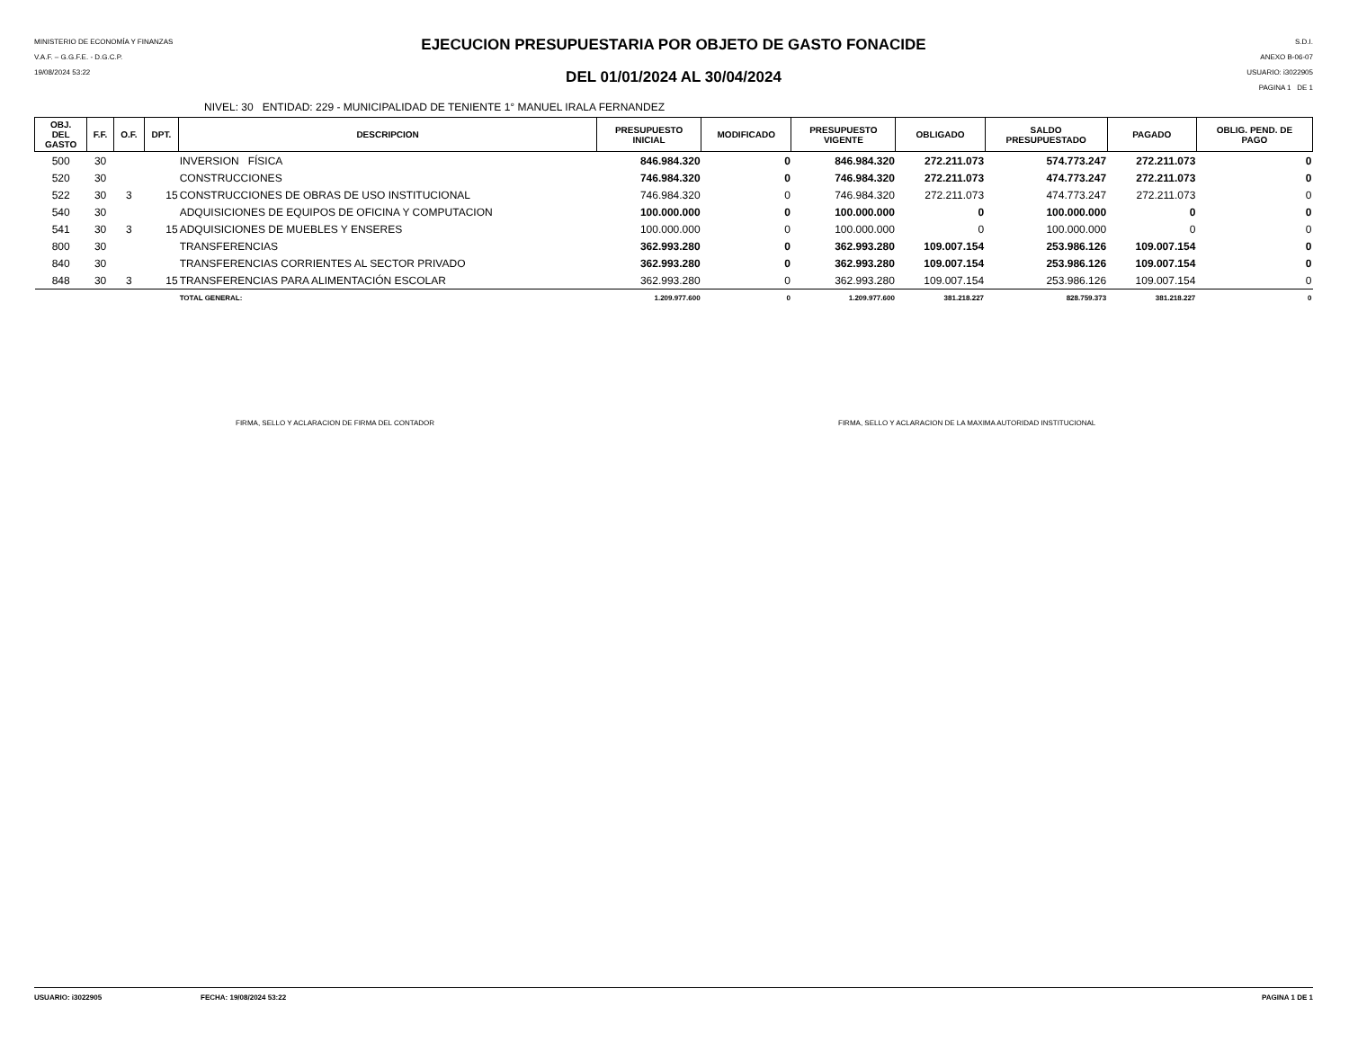MINISTERIO DE ECONOMÍA Y FINANZAS
V.A.F. – G.G.F.E. - D.G.C.P.
19/08/2024 53:22
EJECUCION PRESUPUESTARIA POR OBJETO DE GASTO FONACIDE
DEL 01/01/2024 AL 30/04/2024
S.D.I.
ANEXO B-06-07
USUARIO: i3022905
PAGINA 1 DE 1
NIVEL: 30 ENTIDAD: 229 - MUNICIPALIDAD DE TENIENTE 1° MANUEL IRALA FERNANDEZ
| OBJ. DEL GASTO | F.F. | O.F. | DPT. | DESCRIPCION | PRESUPUESTO INICIAL | MODIFICADO | PRESUPUESTO VIGENTE | OBLIGADO | SALDO PRESUPUESTADO | PAGADO | OBLIG. PEND. DE PAGO |
| --- | --- | --- | --- | --- | --- | --- | --- | --- | --- | --- | --- |
| 500 | 30 | | | INVERSION FÍSICA | 846.984.320 | 0 | 846.984.320 | 272.211.073 | 574.773.247 | 272.211.073 | 0 |
| 520 | 30 | | | CONSTRUCCIONES | 746.984.320 | 0 | 746.984.320 | 272.211.073 | 474.773.247 | 272.211.073 | 0 |
| 522 | 30 | 3 | 15 | CONSTRUCCIONES DE OBRAS DE USO INSTITUCIONAL | 746.984.320 | 0 | 746.984.320 | 272.211.073 | 474.773.247 | 272.211.073 | 0 |
| 540 | 30 | | | ADQUISICIONES DE EQUIPOS DE OFICINA Y COMPUTACION | 100.000.000 | 0 | 100.000.000 | 0 | 100.000.000 | 0 | 0 |
| 541 | 30 | 3 | 15 | ADQUISICIONES DE MUEBLES Y ENSERES | 100.000.000 | 0 | 100.000.000 | 0 | 100.000.000 | 0 | 0 |
| 800 | 30 | | | TRANSFERENCIAS | 362.993.280 | 0 | 362.993.280 | 109.007.154 | 253.986.126 | 109.007.154 | 0 |
| 840 | 30 | | | TRANSFERENCIAS CORRIENTES AL SECTOR PRIVADO | 362.993.280 | 0 | 362.993.280 | 109.007.154 | 253.986.126 | 109.007.154 | 0 |
| 848 | 30 | 3 | 15 | TRANSFERENCIAS PARA ALIMENTACIÓN ESCOLAR | 362.993.280 | 0 | 362.993.280 | 109.007.154 | 253.986.126 | 109.007.154 | 0 |
| | | | | TOTAL GENERAL: | 1.209.977.600 | 0 | 1.209.977.600 | 381.218.227 | 828.759.373 | 381.218.227 | 0 |
FIRMA, SELLO Y ACLARACION DE FIRMA DEL CONTADOR FIRMA, SELLO Y ACLARACION DE LA MAXIMA AUTORIDAD INSTITUCIONAL
USUARIO: i3022905 FECHA: 19/08/2024 53:22 PAGINA 1 DE 1